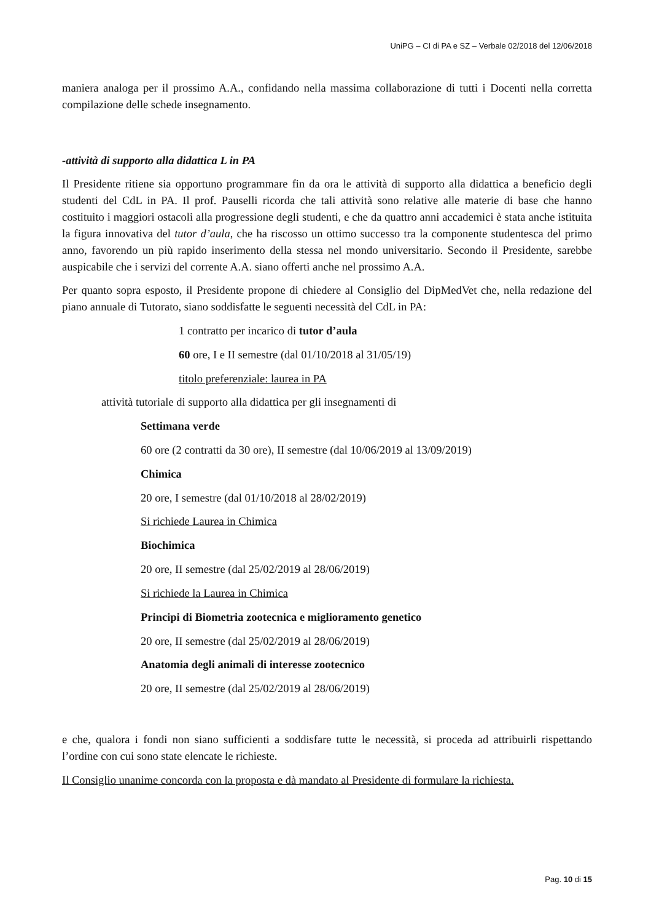UniPG – CI di PA e SZ – Verbale 02/2018 del 12/06/2018
maniera analoga per il prossimo A.A., confidando nella massima collaborazione di tutti i Docenti nella corretta compilazione delle schede insegnamento.
-attività di supporto alla didattica L in PA
Il Presidente ritiene sia opportuno programmare fin da ora le attività di supporto alla didattica a beneficio degli studenti del CdL in PA. Il prof. Pauselli ricorda che tali attività sono relative alle materie di base che hanno costituito i maggiori ostacoli alla progressione degli studenti, e che da quattro anni accademici è stata anche istituita la figura innovativa del tutor d’aula, che ha riscosso un ottimo successo tra la componente studentesca del primo anno, favorendo un più rapido inserimento della stessa nel mondo universitario. Secondo il Presidente, sarebbe auspicabile che i servizi del corrente A.A. siano offerti anche nel prossimo A.A.
Per quanto sopra esposto, il Presidente propone di chiedere al Consiglio del DipMedVet che, nella redazione del piano annuale di Tutorato, siano soddisfatte le seguenti necessità del CdL in PA:
1 contratto per incarico di tutor d’aula
60 ore, I e II semestre (dal 01/10/2018 al 31/05/19)
titolo preferenziale: laurea in PA
attività tutoriale di supporto alla didattica per gli insegnamenti di
Settimana verde
60 ore (2 contratti da 30 ore), II semestre (dal 10/06/2019 al 13/09/2019)
Chimica
20 ore, I semestre (dal 01/10/2018 al 28/02/2019)
Si richiede Laurea in Chimica
Biochimica
20 ore, II semestre (dal 25/02/2019 al 28/06/2019)
Si richiede la Laurea in Chimica
Principi di Biometria zootecnica e miglioramento genetico
20 ore, II semestre (dal 25/02/2019 al 28/06/2019)
Anatomia degli animali di interesse zootecnico
20 ore, II semestre (dal 25/02/2019 al 28/06/2019)
e che, qualora i fondi non siano sufficienti a soddisfare tutte le necessità, si proceda ad attribuirli rispettando l’ordine con cui sono state elencate le richieste.
Il Consiglio unanime concorda con la proposta e dà mandato al Presidente di formulare la richiesta.
Pag. 10 di 15